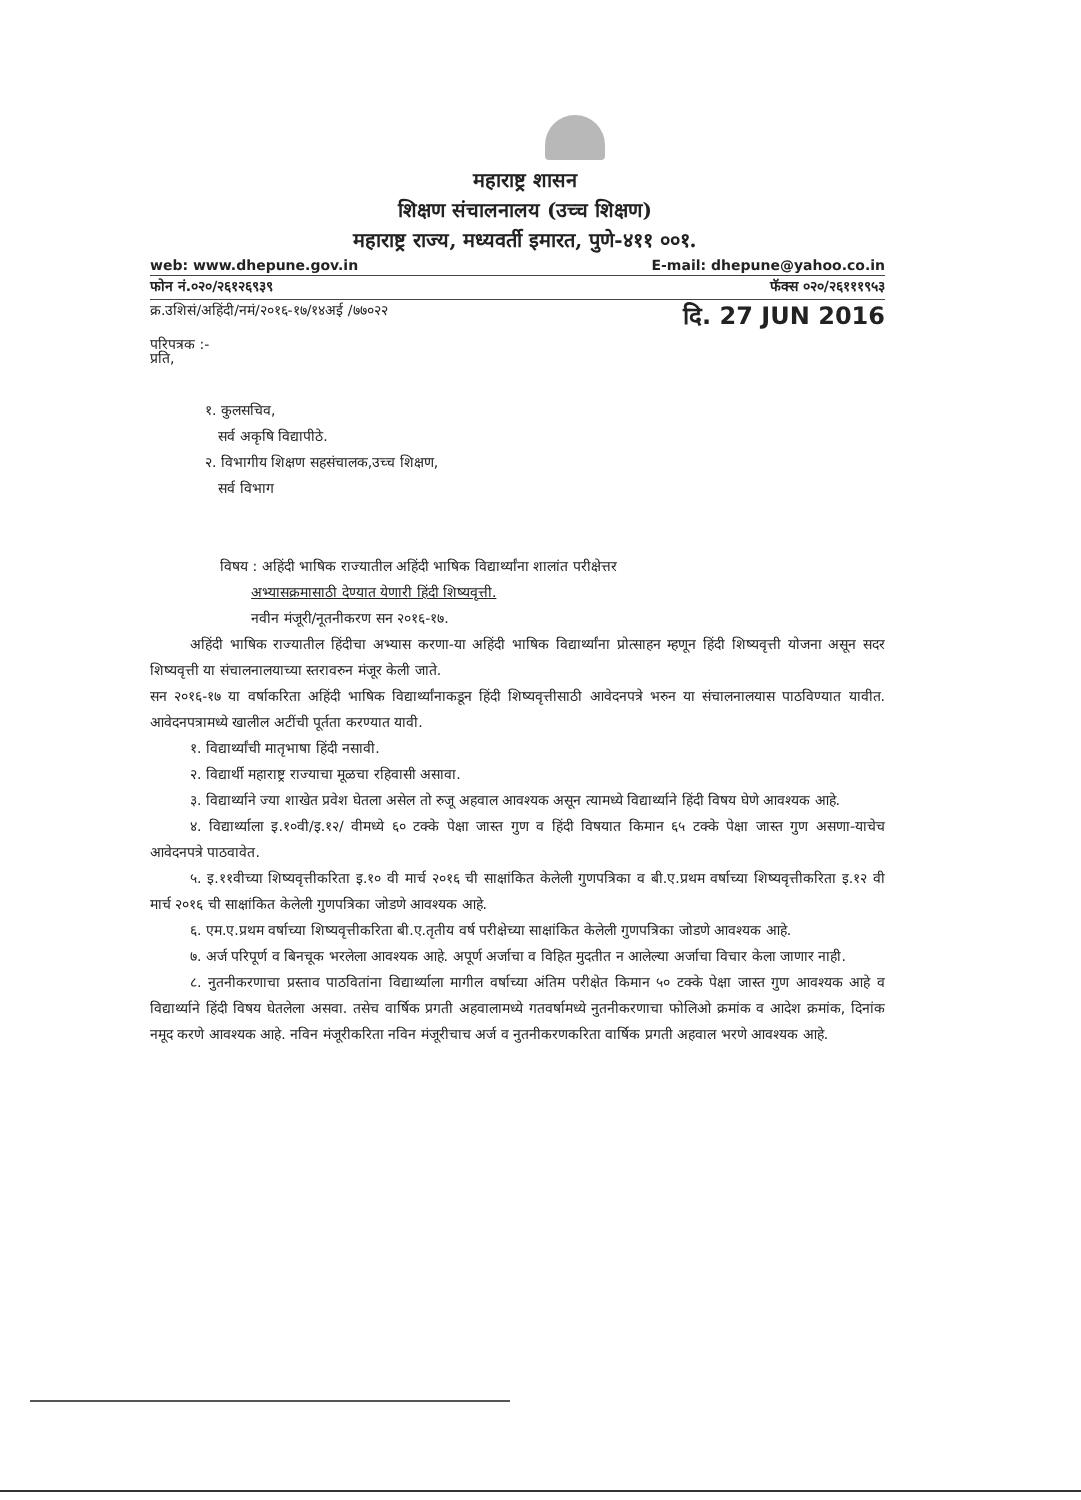महाराष्ट्र शासन
शिक्षण संचालनालय (उच्च शिक्षण)
महाराष्ट्र राज्य, मध्यवर्ती इमारत, पुणे-४११ ००१.
web: www.dhepune.gov.in E-mail: dhepune@yahoo.co.in
फोन नं.०२०/२६१२६९३९ फॅक्स ०२०/२६१११९५३
क्र.उशिसं/अहिंदी/नमं/२०१६-१७/१४अई /७७०२२ दि. 27 JUN 2016
परिपत्रक :-
प्रति,
१. कुलसचिव,
सर्व अकृषि विद्यापीठे.
२. विभागीय शिक्षण सहसंचालक,उच्च शिक्षण,
सर्व विभाग
विषय : अहिंदी भाषिक राज्यातील अहिंदी भाषिक विद्यार्थ्यांना शालांत परीक्षेत्तर
अभ्यासक्रमासाठी देण्यात येणारी हिंदी शिष्यवृत्ती.
नवीन मंजूरी/नूतनीकरण सन २०१६-१७.
अहिंदी भाषिक राज्यातील हिंदीचा अभ्यास करणा-या अहिंदी भाषिक विद्यार्थ्यांना प्रोत्साहन म्हणून हिंदी शिष्यवृत्ती योजना असून सदर शिष्यवृत्ती या संचालनालयाच्या स्तरावरुन मंजूर केली जाते.
सन २०१६-१७ या वर्षाकरिता अहिंदी भाषिक विद्यार्थ्यांनाकडून हिंदी शिष्यवृत्तीसाठी आवेदनपत्रे भरुन या संचालनालयास पाठविण्यात यावीत. आवेदनपत्रामध्ये खालील अटींची पूर्तता करण्यात यावी.
१. विद्यार्थ्यांची मातृभाषा हिंदी नसावी.
२. विद्यार्थी महाराष्ट्र राज्याचा मूळचा रहिवासी असावा.
३. विद्यार्थ्याने ज्या शाखेत प्रवेश घेतला असेल तो रुजू अहवाल आवश्यक असून त्यामध्ये विद्यार्थ्याने हिंदी विषय घेणे आवश्यक आहे.
४. विद्यार्थ्याला इ.१०वी/इ.१२/ वीमध्ये ६० टक्के पेक्षा जास्त गुण व हिंदी विषयात किमान ६५ टक्के पेक्षा जास्त गुण असणा-याचेच आवेदनपत्रे पाठवावेत.
५. इ.११वीच्या शिष्यवृत्तीकरिता इ.१० वी मार्च २०१६ ची साक्षांकित केलेली गुणपत्रिका व बी.ए.प्रथम वर्षाच्या शिष्यवृत्तीकरिता इ.१२ वी मार्च २०१६ ची साक्षांकित केलेली गुणपत्रिका जोडणे आवश्यक आहे.
६. एम.ए.प्रथम वर्षाच्या शिष्यवृत्तीकरिता बी.ए.तृतीय वर्ष परीक्षेच्या साक्षांकित केलेली गुणपत्रिका जोडणे आवश्यक आहे.
७. अर्ज परिपूर्ण व बिनचूक भरलेला आवश्यक आहे. अपूर्ण अर्जाचा व विहित मुदतीत न आलेल्या अर्जाचा विचार केला जाणार नाही.
८. नुतनीकरणाचा प्रस्ताव पाठवितांना विद्यार्थ्याला मागील वर्षाच्या अंतिम परीक्षेत किमान ५० टक्के पेक्षा जास्त गुण आवश्यक आहे व विद्यार्थ्याने हिंदी विषय घेतलेला असवा. तसेच वार्षिक प्रगती अहवालामध्ये गतवर्षामध्ये नुतनीकरणाचा फोलिओ क्रमांक व आदेश क्रमांक, दिनांक नमूद करणे आवश्यक आहे. नविन मंजूरीकरिता नविन मंजूरीचाच अर्ज व नुतनीकरणकरिता वार्षिक प्रगती अहवाल भरणे आवश्यक आहे.